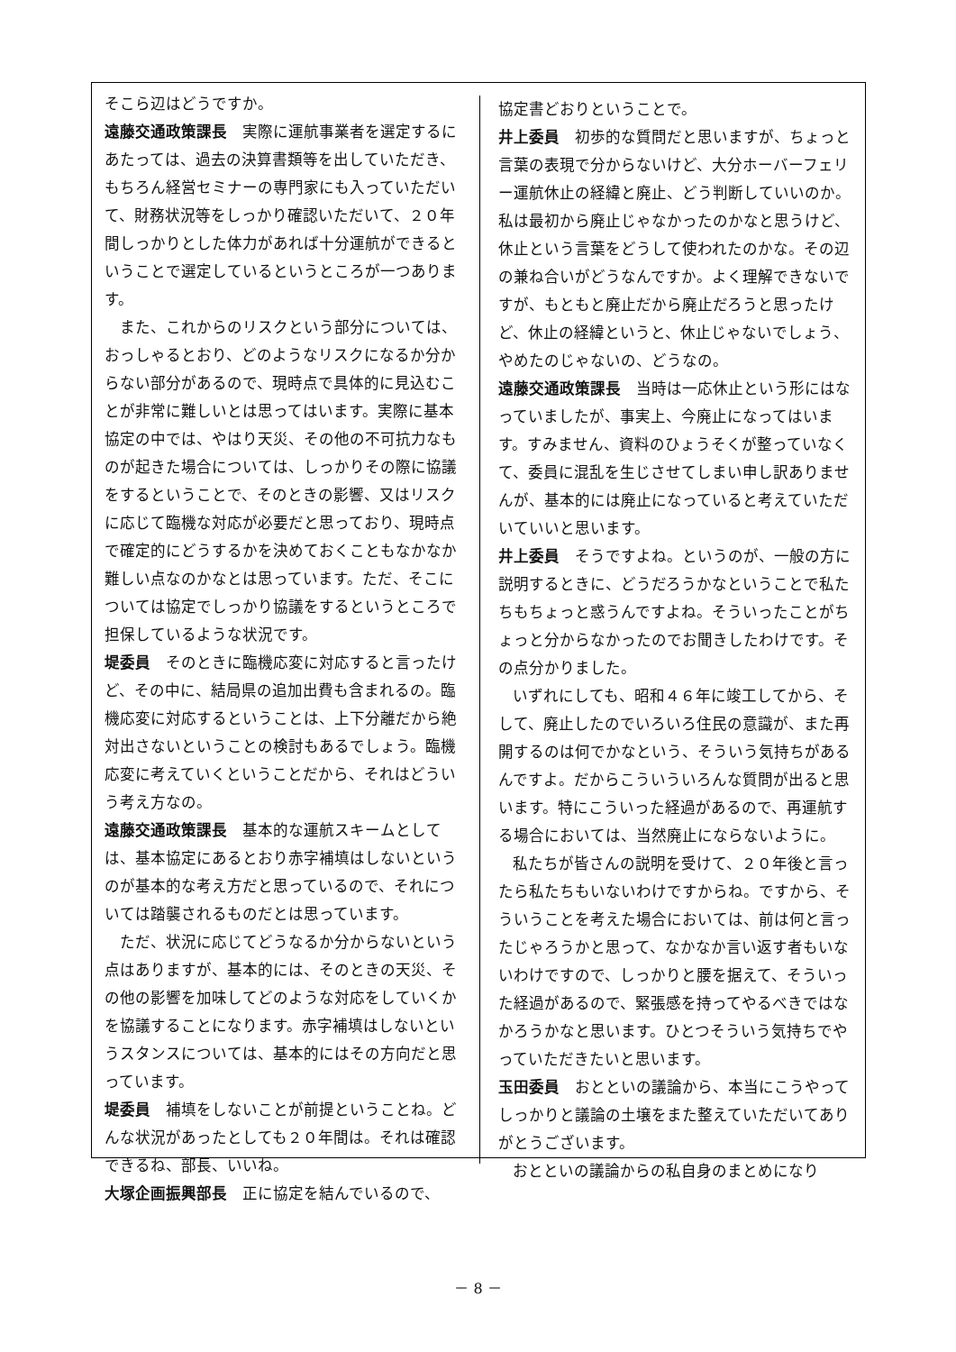そこら辺はどうですか。
遠藤交通政策課長　実際に運航事業者を選定するにあたっては、過去の決算書類等を出していただき、もちろん経営セミナーの専門家にも入っていただいて、財務状況等をしっかり確認いただいて、２０年間しっかりとした体力があれば十分運航ができるということで選定しているというところが一つあります。
また、これからのリスクという部分については、おっしゃるとおり、どのようなリスクになるか分からない部分があるので、現時点で具体的に見込むことが非常に難しいとは思ってはいます。実際に基本協定の中では、やはり天災、その他の不可抗力なものが起きた場合については、しっかりその際に協議をするということで、そのときの影響、又はリスクに応じて臨機な対応が必要だと思っており、現時点で確定的にどうするかを決めておくこともなかなか難しい点なのかなとは思っています。ただ、そこについては協定でしっかり協議をするというところで担保しているような状況です。
堤委員　そのときに臨機応変に対応すると言ったけど、その中に、結局県の追加出費も含まれるの。臨機応変に対応するということは、上下分離だから絶対出さないということの検討もあるでしょう。臨機応変に考えていくということだから、それはどういう考え方なの。
遠藤交通政策課長　基本的な運航スキームとしては、基本協定にあるとおり赤字補填はしないというのが基本的な考え方だと思っているので、それについては踏襲されるものだとは思っています。
ただ、状況に応じてどうなるか分からないという点はありますが、基本的には、そのときの天災、その他の影響を加味してどのような対応をしていくかを協議することになります。赤字補填はしないというスタンスについては、基本的にはその方向だと思っています。
堤委員　補填をしないことが前提ということね。どんな状況があったとしても２０年間は。それは確認できるね、部長、いいね。
大塚企画振興部長　正に協定を結んでいるので、
協定書どおりということで。
井上委員　初歩的な質問だと思いますが、ちょっと言葉の表現で分からないけど、大分ホーバーフェリー運航休止の経緯と廃止、どう判断していいのか。私は最初から廃止じゃなかったのかなと思うけど、休止という言葉をどうして使われたのかな。その辺の兼ね合いがどうなんですか。よく理解できないですが、もともと廃止だから廃止だろうと思ったけど、休止の経緯というと、休止じゃないでしょう、やめたのじゃないの、どうなの。
遠藤交通政策課長　当時は一応休止という形にはなっていましたが、事実上、今廃止になってはいます。すみません、資料のひょうそくが整っていなくて、委員に混乱を生じさせてしまい申し訳ありませんが、基本的には廃止になっていると考えていただいていいと思います。
井上委員　そうですよね。というのが、一般の方に説明するときに、どうだろうかなということで私たちもちょっと惑うんですよね。そういったことがちょっと分からなかったのでお聞きしたわけです。その点分かりました。
いずれにしても、昭和４６年に竣工してから、そして、廃止したのでいろいろ住民の意識が、また再開するのは何でかなという、そういう気持ちがあるんですよ。だからこういういろんな質問が出ると思います。特にこういった経過があるので、再運航する場合においては、当然廃止にならないように。
私たちが皆さんの説明を受けて、２０年後と言ったら私たちもいないわけですからね。ですから、そういうことを考えた場合においては、前は何と言ったじゃろうかと思って、なかなか言い返す者もいないわけですので、しっかりと腰を据えて、そういった経過があるので、緊張感を持ってやるべきではなかろうかなと思います。ひとつそういう気持ちでやっていただきたいと思います。
玉田委員　おとといの議論から、本当にこうやってしっかりと議論の土壌をまた整えていただいてありがとうございます。
おとといの議論からの私自身のまとめになり
－ 8 －